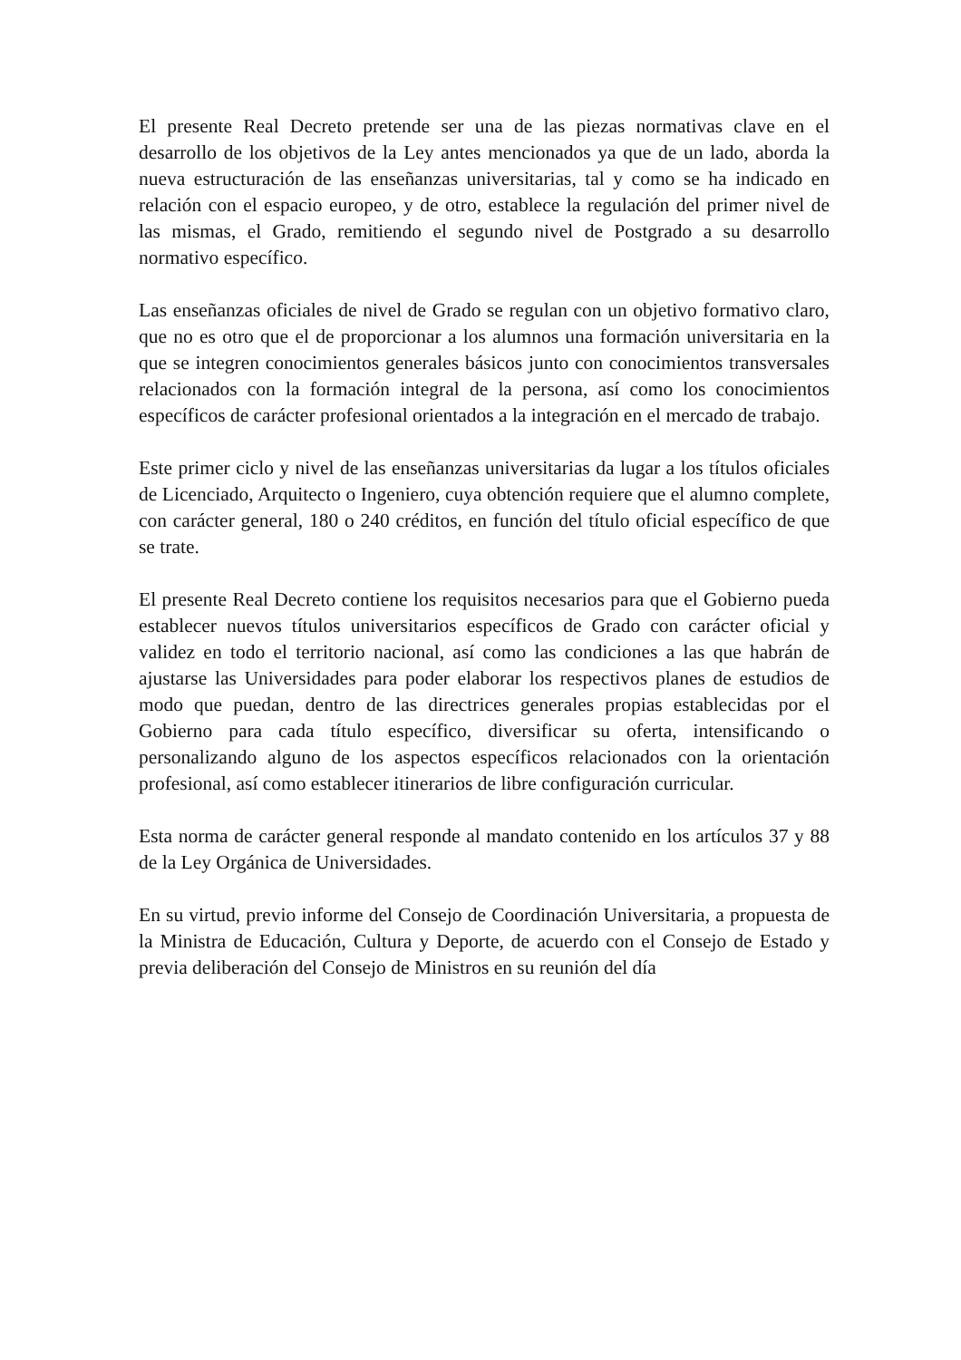El presente Real Decreto pretende ser una de las piezas normativas clave en el desarrollo de los objetivos de la Ley antes mencionados ya que de un lado, aborda la nueva estructuración de las enseñanzas universitarias, tal y como se ha indicado en relación con el espacio europeo, y de otro, establece la regulación del primer nivel de las mismas, el Grado, remitiendo el segundo nivel de Postgrado a su desarrollo normativo específico.
Las enseñanzas oficiales de nivel de Grado se regulan con un objetivo formativo claro, que no es otro que el de proporcionar a los alumnos una formación universitaria en la que se integren conocimientos generales básicos junto con conocimientos transversales relacionados con la formación integral de la persona, así como los conocimientos específicos de carácter profesional orientados a la integración en el mercado de trabajo.
Este primer ciclo y nivel de las enseñanzas universitarias da lugar a los títulos oficiales de Licenciado, Arquitecto o Ingeniero, cuya obtención requiere que el alumno complete, con carácter general, 180 o 240 créditos, en función del título oficial específico de que se trate.
El presente Real Decreto contiene los requisitos necesarios para que el Gobierno pueda establecer nuevos títulos universitarios específicos de Grado con carácter oficial y validez en todo el territorio nacional, así como las condiciones a las que habrán de ajustarse las Universidades para poder elaborar los respectivos planes de estudios de modo que puedan, dentro de las directrices generales propias establecidas por el Gobierno para cada título específico, diversificar su oferta, intensificando o personalizando alguno de los aspectos específicos relacionados con la orientación profesional, así como establecer itinerarios de libre configuración curricular.
Esta norma de carácter general responde al mandato contenido en los artículos 37 y 88 de la Ley Orgánica de Universidades.
En su virtud, previo informe del Consejo de Coordinación Universitaria, a propuesta de la Ministra de Educación, Cultura y Deporte, de acuerdo con el Consejo de Estado y previa deliberación del Consejo de Ministros en su reunión del día